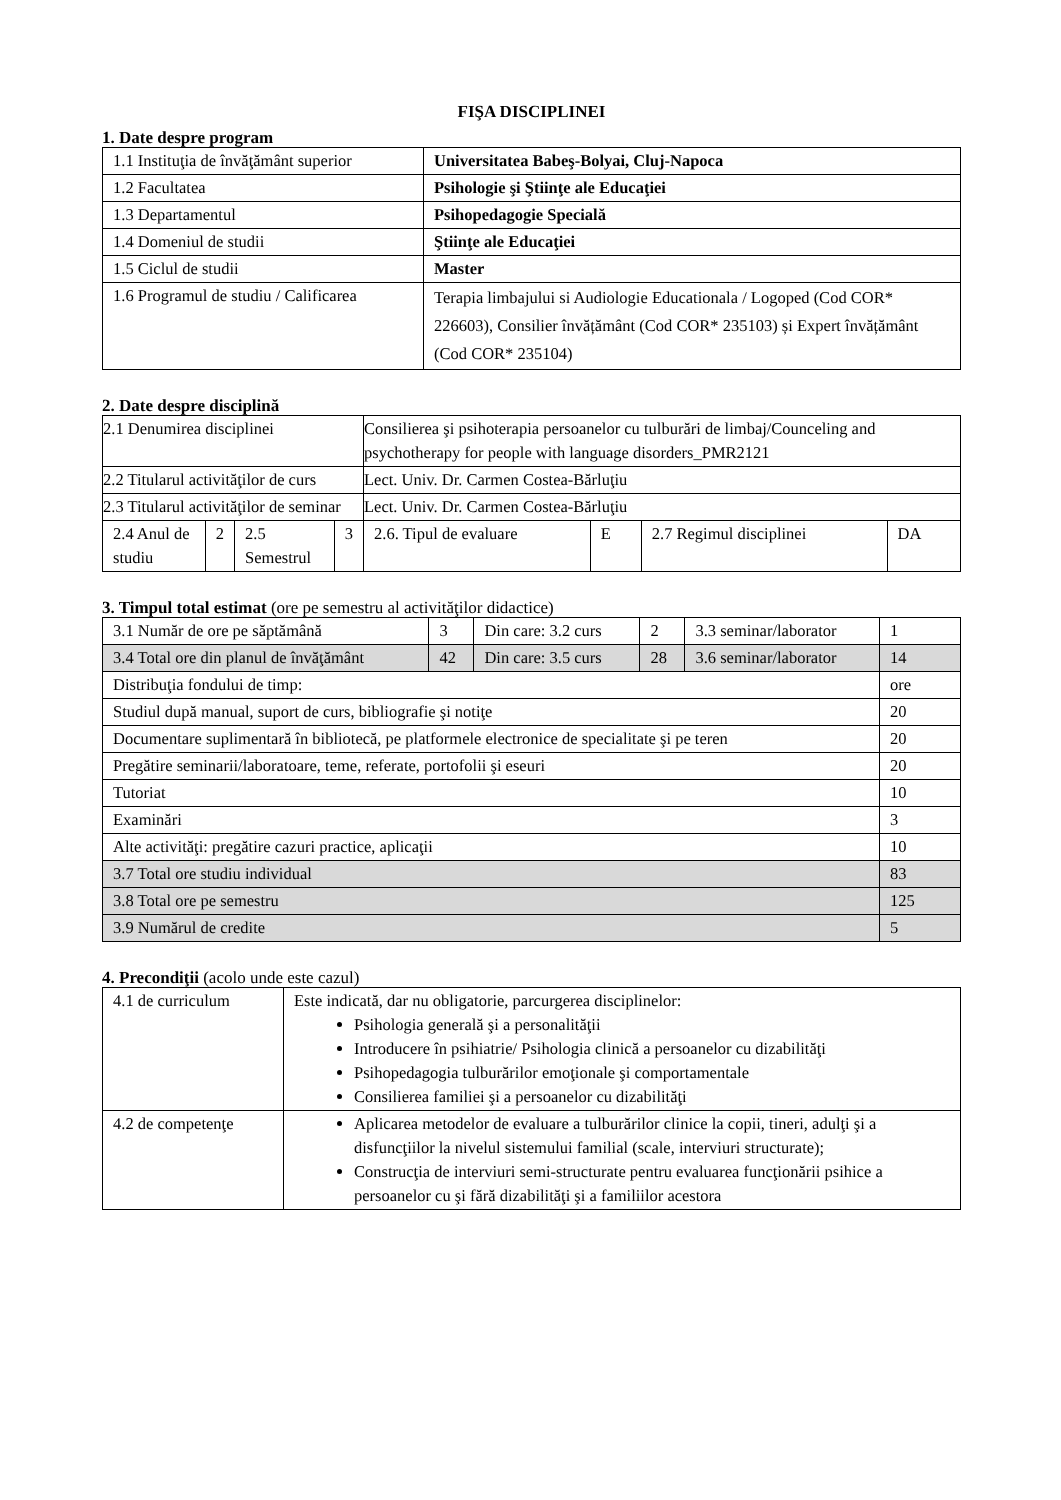FIŞA DISCIPLINEI
1. Date despre program
| 1.1 Instituţia de învăţământ superior | Universitatea Babeş-Bolyai, Cluj-Napoca |
| 1.2 Facultatea | Psihologie şi Ştiinţe ale Educaţiei |
| 1.3 Departamentul | Psihopedagogie Specială |
| 1.4 Domeniul de studii | Ştiinţe ale Educaţiei |
| 1.5 Ciclul de studii | Master |
| 1.6 Programul de studiu / Calificarea | Terapia limbajului si Audiologie Educationala / Logoped (Cod COR* 226603), Consilier învățământ (Cod COR* 235103) și Expert învățământ (Cod COR* 235104) |
2. Date despre disciplină
| 2.1 Denumirea disciplinei | | | | Consilierea şi psihoterapia persoanelor cu tulburări de limbaj/Counceling and psychotherapy for people with language disorders_PMR2121 | | | |
| 2.2 Titularul activităţilor de curs | | | | Lect. Univ. Dr. Carmen Costea-Bărluţiu | | | |
| 2.3 Titularul activităţilor de seminar | | | | Lect. Univ. Dr. Carmen Costea-Bărluţiu | | | |
| 2.4 Anul de studiu | 2 | 2.5 Semestrul | 3 | 2.6. Tipul de evaluare | E | 2.7 Regimul disciplinei | DA |
3. Timpul total estimat (ore pe semestru al activităţilor didactice)
| 3.1 Număr de ore pe săptămână | 3 | Din care: 3.2 curs | 2 | 3.3 seminar/laborator | 1 |
| 3.4 Total ore din planul de învăţământ | 42 | Din care: 3.5 curs | 28 | 3.6 seminar/laborator | 14 |
| Distribuţia fondului de timp: | | | | | ore |
| Studiul după manual, suport de curs, bibliografie şi notiţe | | | | | 20 |
| Documentare suplimentară în bibliotecă, pe platformele electronice de specialitate şi pe teren | | | | | 20 |
| Pregătire seminarii/laboratoare, teme, referate, portofolii şi eseuri | | | | | 20 |
| Tutoriat | | | | | 10 |
| Examinări | | | | | 3 |
| Alte activităţi: pregătire cazuri practice, aplicaţii | | | | | 10 |
| 3.7 Total ore studiu individual | | | | | 83 |
| 3.8 Total ore pe semestru | | | | | 125 |
| 3.9 Numărul de credite | | | | | 5 |
4. Precondiţii (acolo unde este cazul)
| 4.1 de curriculum | Este indicată, dar nu obligatorie, parcurgerea disciplinelor: Psihologia generală şi a personalităţii Introducere în psihiatrie/ Psihologia clinică a persoanelor cu dizabilităţi Psihopedagogia tulburărilor emoţionale şi comportamentale Consilierea familiei şi a persoanelor cu dizabilităţi |
| 4.2 de competenţe | Aplicarea metodelor de evaluare a tulburărilor clinice la copii, tineri, adulţi şi a disfuncţiilor la nivelul sistemului familial (scale, interviuri structurate); Construcţia de interviuri semi-structurate pentru evaluarea funcţionării psihice a persoanelor cu şi fără dizabilităţi şi a familiilor acestora |